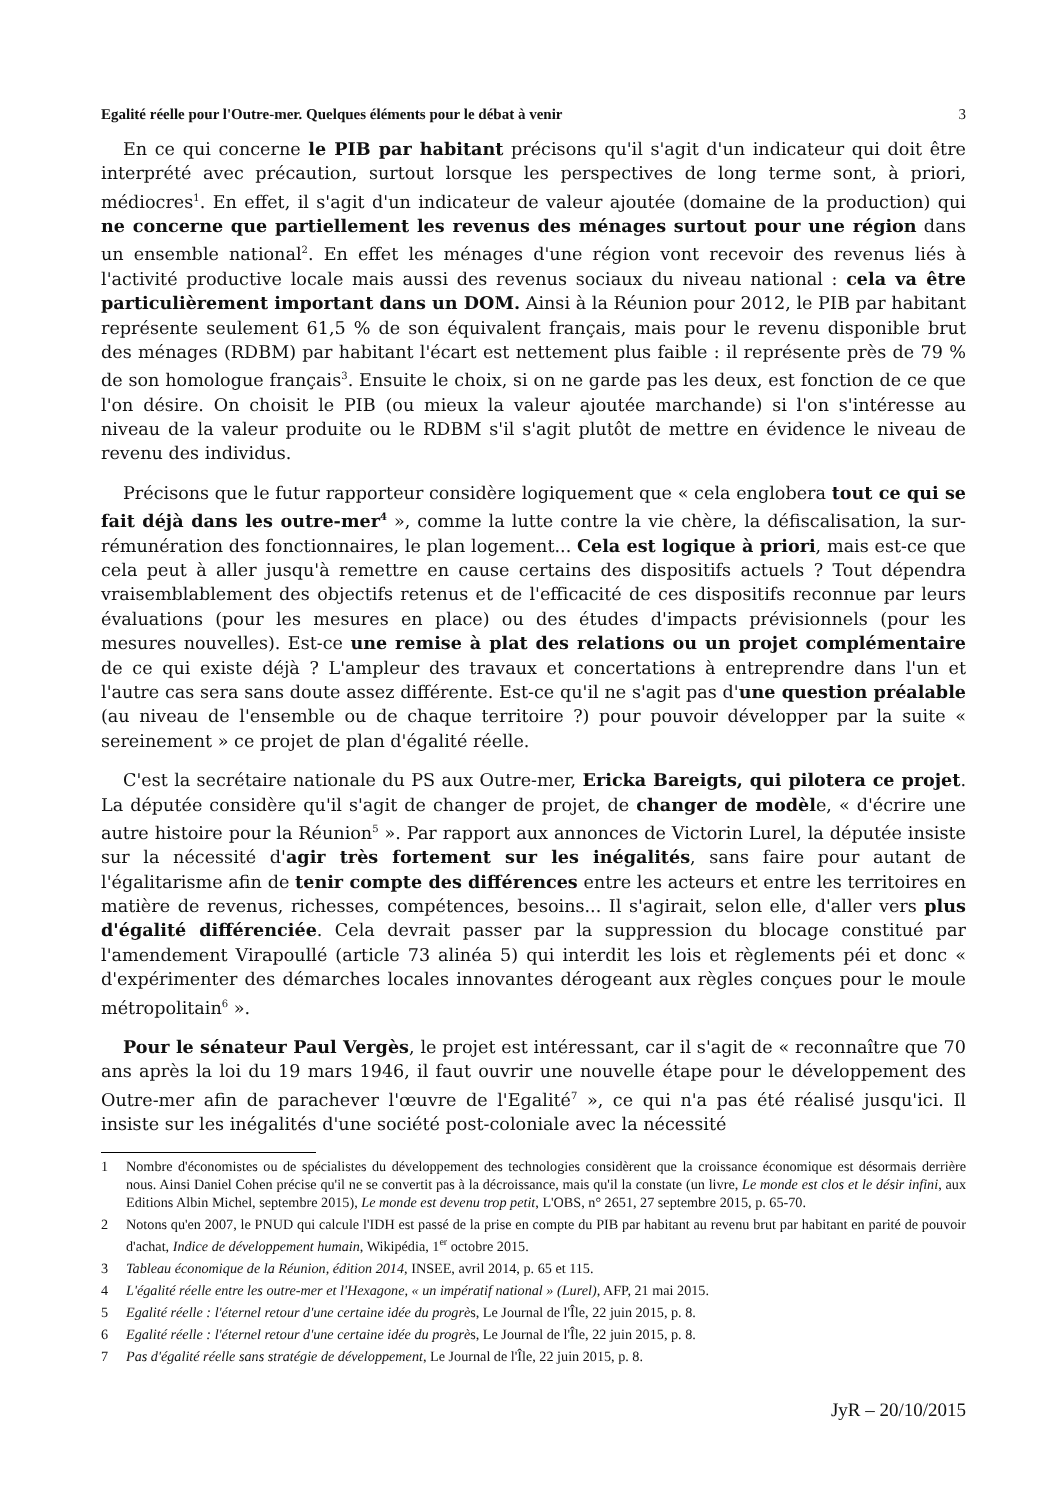Egalité réelle pour l'Outre-mer. Quelques éléments pour le débat à venir 3
En ce qui concerne le PIB par habitant précisons qu'il s'agit d'un indicateur qui doit être interprété avec précaution, surtout lorsque les perspectives de long terme sont, à priori, médiocres<sup>1</sup>. En effet, il s'agit d'un indicateur de valeur ajoutée (domaine de la production) qui ne concerne que partiellement les revenus des ménages surtout pour une région dans un ensemble national<sup>2</sup>. En effet les ménages d'une région vont recevoir des revenus liés à l'activité productive locale mais aussi des revenus sociaux du niveau national : cela va être particulièrement important dans un DOM. Ainsi à la Réunion pour 2012, le PIB par habitant représente seulement 61,5 % de son équivalent français, mais pour le revenu disponible brut des ménages (RDBM) par habitant l'écart est nettement plus faible : il représente près de 79 % de son homologue français<sup>3</sup>. Ensuite le choix, si on ne garde pas les deux, est fonction de ce que l'on désire. On choisit le PIB (ou mieux la valeur ajoutée marchande) si l'on s'intéresse au niveau de la valeur produite ou le RDBM s'il s'agit plutôt de mettre en évidence le niveau de revenu des individus.
Précisons que le futur rapporteur considère logiquement que « cela englobera tout ce qui se fait déjà dans les outre-mer<sup>4</sup> », comme la lutte contre la vie chère, la défiscalisation, la sur-rémunération des fonctionnaires, le plan logement... Cela est logique à priori, mais est-ce que cela peut à aller jusqu'à remettre en cause certains des dispositifs actuels ? Tout dépendra vraisemblablement des objectifs retenus et de l'efficacité de ces dispositifs reconnue par leurs évaluations (pour les mesures en place) ou des études d'impacts prévisionnels (pour les mesures nouvelles). Est-ce une remise à plat des relations ou un projet complémentaire de ce qui existe déjà ? L'ampleur des travaux et concertations à entreprendre dans l'un et l'autre cas sera sans doute assez différente. Est-ce qu'il ne s'agit pas d'une question préalable (au niveau de l'ensemble ou de chaque territoire ?) pour pouvoir développer par la suite « sereinement » ce projet de plan d'égalité réelle.
C'est la secrétaire nationale du PS aux Outre-mer, Ericka Bareigts, qui pilotera ce projet. La députée considère qu'il s'agit de changer de projet, de changer de modèle, « d'écrire une autre histoire pour la Réunion<sup>5</sup> ». Par rapport aux annonces de Victorin Lurel, la députée insiste sur la nécessité d'agir très fortement sur les inégalités, sans faire pour autant de l'égalitarisme afin de tenir compte des différences entre les acteurs et entre les territoires en matière de revenus, richesses, compétences, besoins... Il s'agirait, selon elle, d'aller vers plus d'égalité différenciée. Cela devrait passer par la suppression du blocage constitué par l'amendement Virapoullé (article 73 alinéa 5) qui interdit les lois et règlements péi et donc « d'expérimenter des démarches locales innovantes dérogeant aux règles conçues pour le moule métropolitain<sup>6</sup> ».
Pour le sénateur Paul Vergès, le projet est intéressant, car il s'agit de « reconnaître que 70 ans après la loi du 19 mars 1946, il faut ouvrir une nouvelle étape pour le développement des Outre-mer afin de parachever l'œuvre de l'Egalité<sup>7</sup> », ce qui n'a pas été réalisé jusqu'ici. Il insiste sur les inégalités d'une société post-coloniale avec la nécessité
1 Nombre d'économistes ou de spécialistes du développement des technologies considèrent que la croissance économique est désormais derrière nous. Ainsi Daniel Cohen précise qu'il ne se convertit pas à la décroissance, mais qu'il la constate (un livre, Le monde est clos et le désir infini, aux Editions Albin Michel, septembre 2015), Le monde est devenu trop petit, L'OBS, n° 2651, 27 septembre 2015, p. 65-70.
2 Notons qu'en 2007, le PNUD qui calcule l'IDH est passé de la prise en compte du PIB par habitant au revenu brut par habitant en parité de pouvoir d'achat, Indice de développement humain, Wikipédia, 1<sup>er</sup> octobre 2015.
3 Tableau économique de la Réunion, édition 2014, INSEE, avril 2014, p. 65 et 115.
4 L'égalité réelle entre les outre-mer et l'Hexagone, « un impératif national » (Lurel), AFP, 21 mai 2015.
5 Egalité réelle : l'éternel retour d'une certaine idée du progrès, Le Journal de l'Île, 22 juin 2015, p. 8.
6 Egalité réelle : l'éternel retour d'une certaine idée du progrès, Le Journal de l'Île, 22 juin 2015, p. 8.
7 Pas d'égalité réelle sans stratégie de développement, Le Journal de l'Île, 22 juin 2015, p. 8.
JyR – 20/10/2015